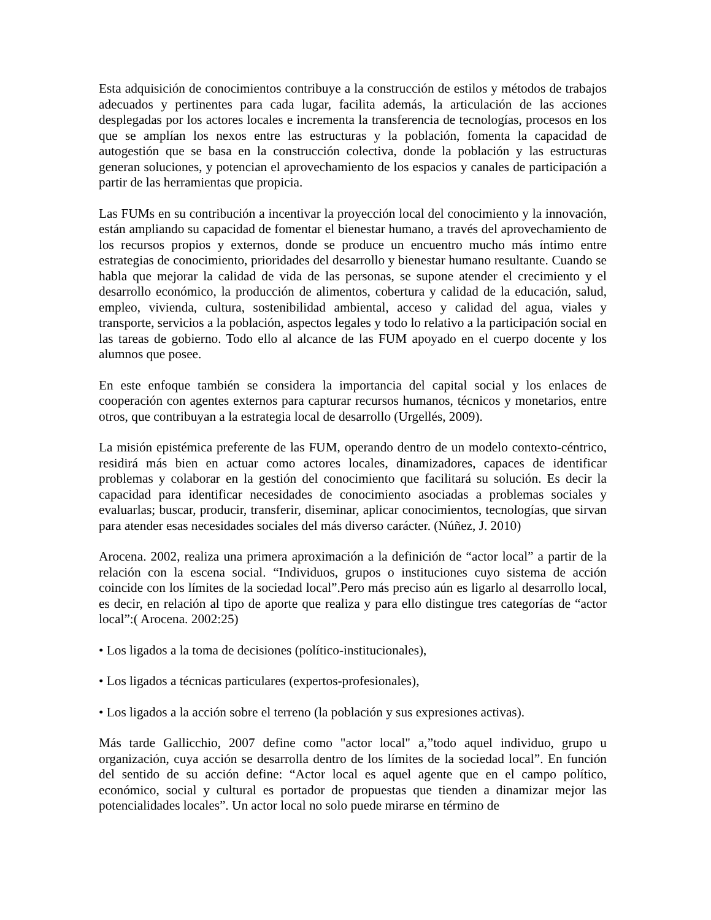Esta adquisición de conocimientos contribuye a la construcción de estilos y métodos de trabajos adecuados y pertinentes para cada lugar, facilita además, la articulación de las acciones desplegadas por los actores locales e incrementa la transferencia de tecnologías, procesos en los que se amplían los nexos entre las estructuras y la población, fomenta la capacidad de autogestión que se basa en la construcción colectiva, donde la población y las estructuras generan soluciones, y potencian el aprovechamiento de los espacios y canales de participación a partir de las herramientas que propicia.
Las FUMs en su contribución a incentivar la proyección local del conocimiento y la innovación, están ampliando su capacidad de fomentar el bienestar humano, a través del aprovechamiento de los recursos propios y externos, donde se produce un encuentro mucho más íntimo entre estrategias de conocimiento, prioridades del desarrollo y bienestar humano resultante. Cuando se habla que mejorar la calidad de vida de las personas, se supone atender el crecimiento y el desarrollo económico, la producción de alimentos, cobertura y calidad de la educación, salud, empleo, vivienda, cultura, sostenibilidad ambiental, acceso y calidad del agua, viales y transporte, servicios a la población, aspectos legales y todo lo relativo a la participación social en las tareas de gobierno. Todo ello al alcance de las FUM apoyado en el cuerpo docente y los alumnos que posee.
En este enfoque también se considera la importancia del capital social y los enlaces de cooperación con agentes externos para capturar recursos humanos, técnicos y monetarios, entre otros, que contribuyan a la estrategia local de desarrollo (Urgellés, 2009).
La misión epistémica preferente de las FUM, operando dentro de un modelo contexto-céntrico, residirá más bien en actuar como actores locales, dinamizadores, capaces de identificar problemas y colaborar en la gestión del conocimiento que facilitará su solución. Es decir la capacidad para identificar necesidades de conocimiento asociadas a problemas sociales y evaluarlas; buscar, producir, transferir, diseminar, aplicar conocimientos, tecnologías, que sirvan para atender esas necesidades sociales del más diverso carácter. (Núñez, J. 2010)
Arocena. 2002, realiza una primera aproximación a la definición de “actor local” a partir de la relación con la escena social. “Individuos, grupos o instituciones cuyo sistema de acción coincide con los límites de la sociedad local”.Pero más preciso aún es ligarlo al desarrollo local, es decir, en relación al tipo de aporte que realiza y para ello distingue tres categorías de “actor local”:( Arocena. 2002:25)
• Los ligados a la toma de decisiones (político-institucionales),
• Los ligados a técnicas particulares (expertos-profesionales),
• Los ligados a la acción sobre el terreno (la población y sus expresiones activas).
Más tarde Gallicchio, 2007 define como "actor local" a,”todo aquel individuo, grupo u organización, cuya acción se desarrolla dentro de los límites de la sociedad local”. En función del sentido de su acción define: “Actor local es aquel agente que en el campo político, económico, social y cultural es portador de propuestas que tienden a dinamizar mejor las potencialidades locales”. Un actor local no solo puede mirarse en término de